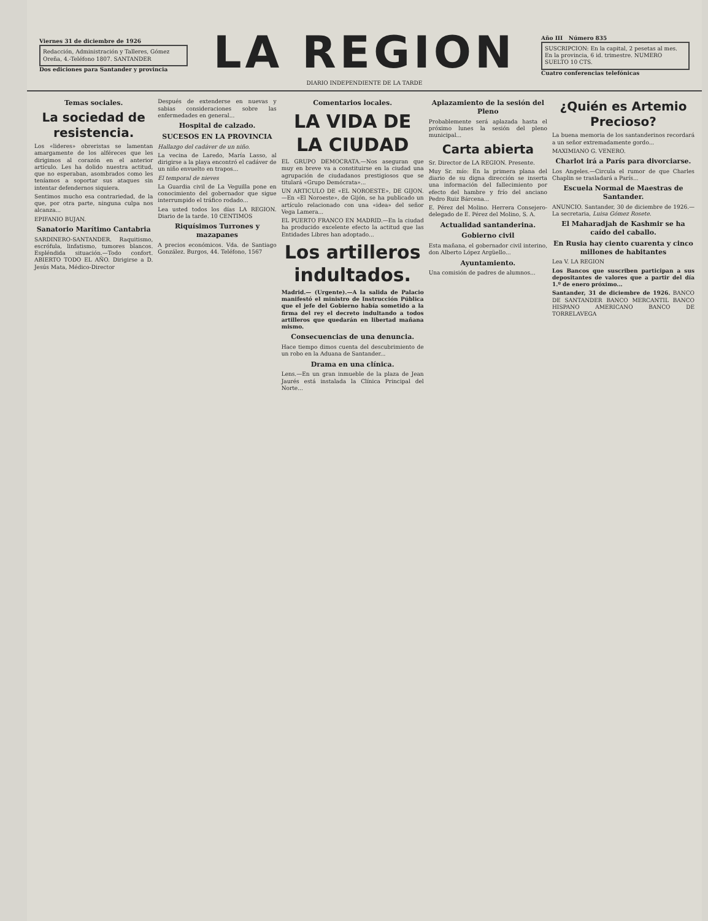Viernes 31 de diciembre de 1926
Redacción, Administración y Talleres, Gómez Oreña, 4.-Teléfono 1807. SANTANDER
Dos ediciones para Santander y provincia
LA REGION
DIARIO INDEPENDIENTE DE LA TARDE
Año III Número 835
SUSCRIPCION: En la capital, 2 pesetas al mes. En la provincia, 6 id. trimestre. NUMERO SUELTO 10 CTS.
Cuatro conferencias telefónicas
Temas sociales.
La sociedad de resistencia.
Los «lideres» obreristas se lamentan amargamente de los alféreces que les dirigimos al corazón en el anterior artículo. Les ha dolido nuestra actitud, que no esperaban, asombrados como les teníamos a soportar sus ataques sin intentar defendernos siquiera.
Sentimos mucho esa contrariedad, de la que, por otra parte, ninguna culpa nos alcanza...
EPIFANIO BUJAN.
Sanatorio Marítimo Cantabria
SARDINERO-SANTANDER. Raquitismo, escrófula, linfatismo, tumores blancos. Espléndida situación.—Todo confort. ABIERTO TODO EL AÑO. Dirigirse a D. Jesús Mata, Médico-Director
Después de extenderse en nuevas y sabias consideraciones sobre las enfermedades en general...
Hospital de calzado.
SUCESOS EN LA PROVINCIA
Hallazgo del cadáver de un niño.
La vecina de Laredo, María Lasso, al dirigirse a la playa encontró el cadáver de un niño envuelto en trapos...
El temporal de nieves
La Guardia civil de La Veguilla pone en conocimiento del gobernador que sigue interrumpido el tráfico rodado...
Lea usted todos los días LA REGION. Diario de la tarde. 10 CENTIMOS
Riquísimos Turrones y mazapanes
A precios económicos. Vda. de Santiago González. Burgos, 44. Teléfono, 1567
Comentarios locales.
LA VIDA DE LA CIUDAD
EL GRUPO DEMOCRATA.—Nos aseguran que muy en breve va a constituirse en la ciudad una agrupación de ciudadanos prestigiosos que se titulará «Grupo Demócrata»...
UN ARTICULO DE «EL NOROESTE», DE GIJON.—En «El Noroeste», de Gijón, se ha publicado un artículo relacionado con una «idea» del señor Vega Lamera...
EL PUERTO FRANCO EN MADRID.—En la ciudad ha producido excelente efecto la actitud que las Entidades Libres han adoptado...
Los artilleros indultados.
Madrid.— (Urgente).—A la salida de Palacio manifestó el ministro de Instrucción Pública que el jefe del Gobierno había sometido a la firma del rey el decreto indultando a todos artilleros que quedarán en libertad mañana mismo.
Consecuencias de una denuncia.
Hace tiempo dimos cuenta del descubrimiento de un robo en la Aduana de Santander...
Drama en una clínica.
Lens.—En un gran inmueble de la plaza de Jean Jaurés está instalada la Clínica Principal del Norte...
Aplazamiento de la sesión del Pleno
Probablemente será aplazada hasta el próximo lunes la sesión del pleno municipal...
Carta abierta
Sr. Director de LA REGION. Presente.
Muy Sr. mío: En la primera plana del diario de su digna dirección se inserta una información del fallecimiento por efecto del hambre y frío del anciano Pedro Ruiz Bárcena...
E. Pérez del Molino. Herrera Consejero-delegado de E. Pérez del Molino, S. A.
Actualidad santanderina.
Gobierno civil
Esta mañana, el gobernador civil interino, don Alberto López Argüello...
Ayuntamiento.
Una comisión de padres de alumnos...
¿Quién es Artemio Precioso?
La buena memoria de los santanderinos recordará a un señor extremadamente gordo...
MAXIMIANO G. VENERO.
Charlot irá a París para divorciarse.
Los Angeles.—Circula el rumor de que Charles Chaplin se trasladará a París...
Escuela Normal de Maestras de Santander.
ANUNCIO. Santander, 30 de diciembre de 1926.—La secretaria, Luisa Gómez Rosete.
El Maharadjah de Kashmir se ha caído del caballo.
En Rusia hay ciento cuarenta y cinco millones de habitantes
Lea V. LA REGION
Los Bancos que suscriben participan a sus depositantes de valores que a partir del día 1.º de enero próximo...
Santander, 31 de diciembre de 1926. BANCO DE SANTANDER BANCO MERCANTIL BANCO HISPANO AMERICANO BANCO DE TORRELAVEGA